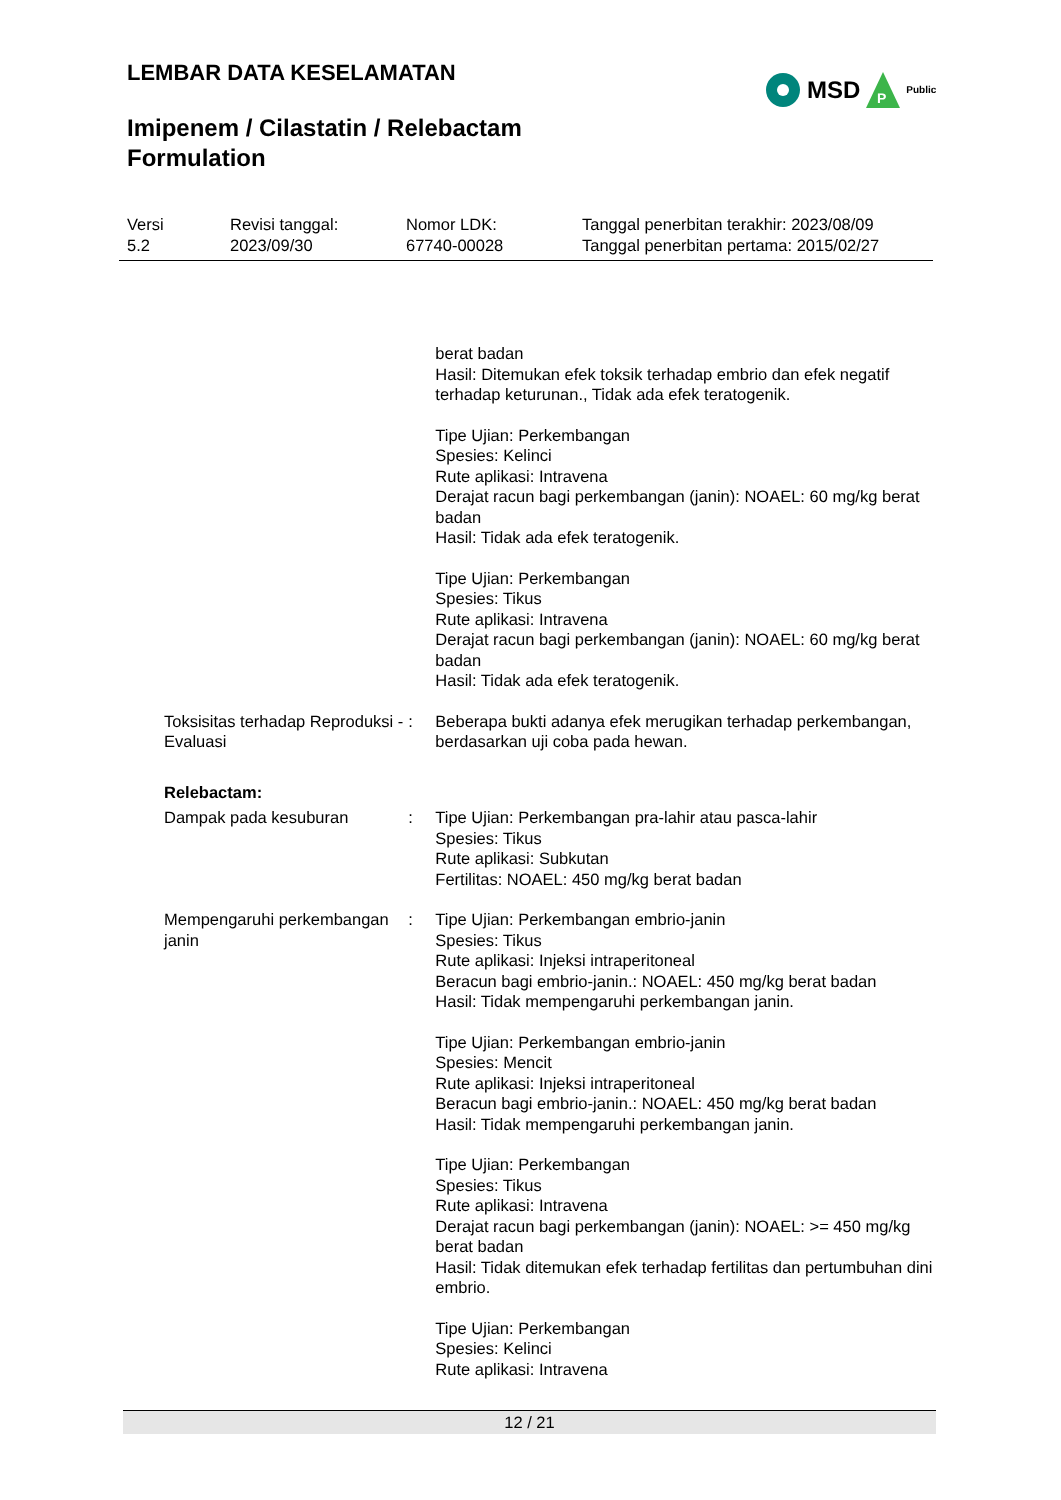LEMBAR DATA KESELAMATAN
Imipenem / Cilastatin / Relebactam
Formulation
MSD
P
Public
Versi
5.2
Revisi tanggal:
2023/09/30
Nomor LDK:
67740-00028
Tanggal penerbitan terakhir: 2023/08/09
Tanggal penerbitan pertama: 2015/02/27
berat badan
Hasil: Ditemukan efek toksik terhadap embrio dan efek negatif terhadap keturunan., Tidak ada efek teratogenik.
Tipe Ujian: Perkembangan
Spesies: Kelinci
Rute aplikasi: Intravena
Derajat racun bagi perkembangan (janin): NOAEL: 60 mg/kg berat badan
Hasil: Tidak ada efek teratogenik.
Tipe Ujian: Perkembangan
Spesies: Tikus
Rute aplikasi: Intravena
Derajat racun bagi perkembangan (janin): NOAEL: 60 mg/kg berat badan
Hasil: Tidak ada efek teratogenik.
Toksisitas terhadap Reproduksi - Evaluasi
: Beberapa bukti adanya efek merugikan terhadap perkembangan, berdasarkan uji coba pada hewan.
Relebactam:
Dampak pada kesuburan : Tipe Ujian: Perkembangan pra-lahir atau pasca-lahir
Spesies: Tikus
Rute aplikasi: Subkutan
Fertilitas: NOAEL: 450 mg/kg berat badan
Mempengaruhi perkembangan janin
: Tipe Ujian: Perkembangan embrio-janin
Spesies: Tikus
Rute aplikasi: Injeksi intraperitoneal
Beracun bagi embrio-janin.: NOAEL: 450 mg/kg berat badan
Hasil: Tidak mempengaruhi perkembangan janin.
Tipe Ujian: Perkembangan embrio-janin
Spesies: Mencit
Rute aplikasi: Injeksi intraperitoneal
Beracun bagi embrio-janin.: NOAEL: 450 mg/kg berat badan
Hasil: Tidak mempengaruhi perkembangan janin.
Tipe Ujian: Perkembangan
Spesies: Tikus
Rute aplikasi: Intravena
Derajat racun bagi perkembangan (janin): NOAEL: >= 450 mg/kg berat badan
Hasil: Tidak ditemukan efek terhadap fertilitas dan pertumbuhan dini embrio.
Tipe Ujian: Perkembangan
Spesies: Kelinci
Rute aplikasi: Intravena
12 / 21